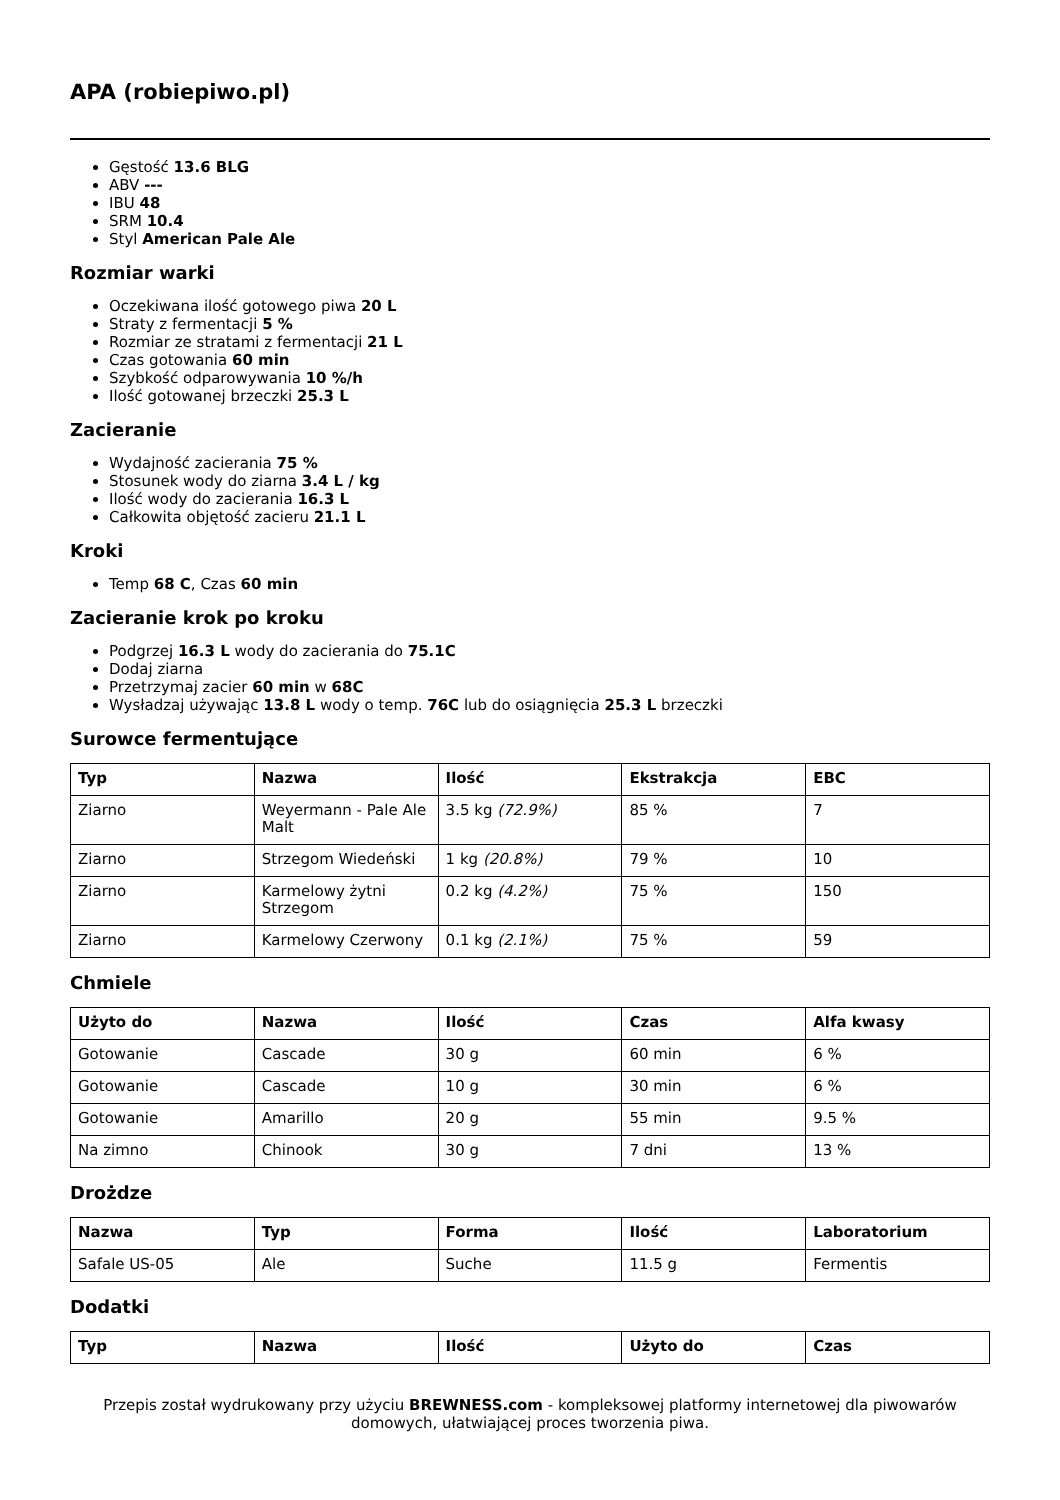APA (robiepiwo.pl)
Gęstość 13.6 BLG
ABV ---
IBU 48
SRM 10.4
Styl American Pale Ale
Rozmiar warki
Oczekiwana ilość gotowego piwa 20 L
Straty z fermentacji 5 %
Rozmiar ze stratami z fermentacji 21 L
Czas gotowania 60 min
Szybkość odparowywania 10 %/h
Ilość gotowanej brzeczki 25.3 L
Zacieranie
Wydajność zacierania 75 %
Stosunek wody do ziarna 3.4 L / kg
Ilość wody do zacierania 16.3 L
Całkowita objętość zacieru 21.1 L
Kroki
Temp 68 C, Czas 60 min
Zacieranie krok po kroku
Podgrzej 16.3 L wody do zacierania do 75.1C
Dodaj ziarna
Przetrzymaj zacier 60 min w 68C
Wysładzaj używając 13.8 L wody o temp. 76C lub do osiągnięcia 25.3 L brzeczki
Surowce fermentujące
| Typ | Nazwa | Ilość | Ekstrakcja | EBC |
| --- | --- | --- | --- | --- |
| Ziarno | Weyermann - Pale Ale Malt | 3.5 kg (72.9%) | 85 % | 7 |
| Ziarno | Strzegom Wiedeński | 1 kg (20.8%) | 79 % | 10 |
| Ziarno | Karmelowy żytni Strzegom | 0.2 kg (4.2%) | 75 % | 150 |
| Ziarno | Karmelowy Czerwony | 0.1 kg (2.1%) | 75 % | 59 |
Chmiele
| Użyto do | Nazwa | Ilość | Czas | Alfa kwasy |
| --- | --- | --- | --- | --- |
| Gotowanie | Cascade | 30 g | 60 min | 6 % |
| Gotowanie | Cascade | 10 g | 30 min | 6 % |
| Gotowanie | Amarillo | 20 g | 55 min | 9.5 % |
| Na zimno | Chinook | 30 g | 7 dni | 13 % |
Drożdze
| Nazwa | Typ | Forma | Ilość | Laboratorium |
| --- | --- | --- | --- | --- |
| Safale US-05 | Ale | Suche | 11.5 g | Fermentis |
Dodatki
| Typ | Nazwa | Ilość | Użyto do | Czas |
| --- | --- | --- | --- | --- |
Przepis został wydrukowany przy użyciu BREWNESS.com - kompleksowej platformy internetowej dla piwowarów domowych, ułatwiającej proces tworzenia piwa.